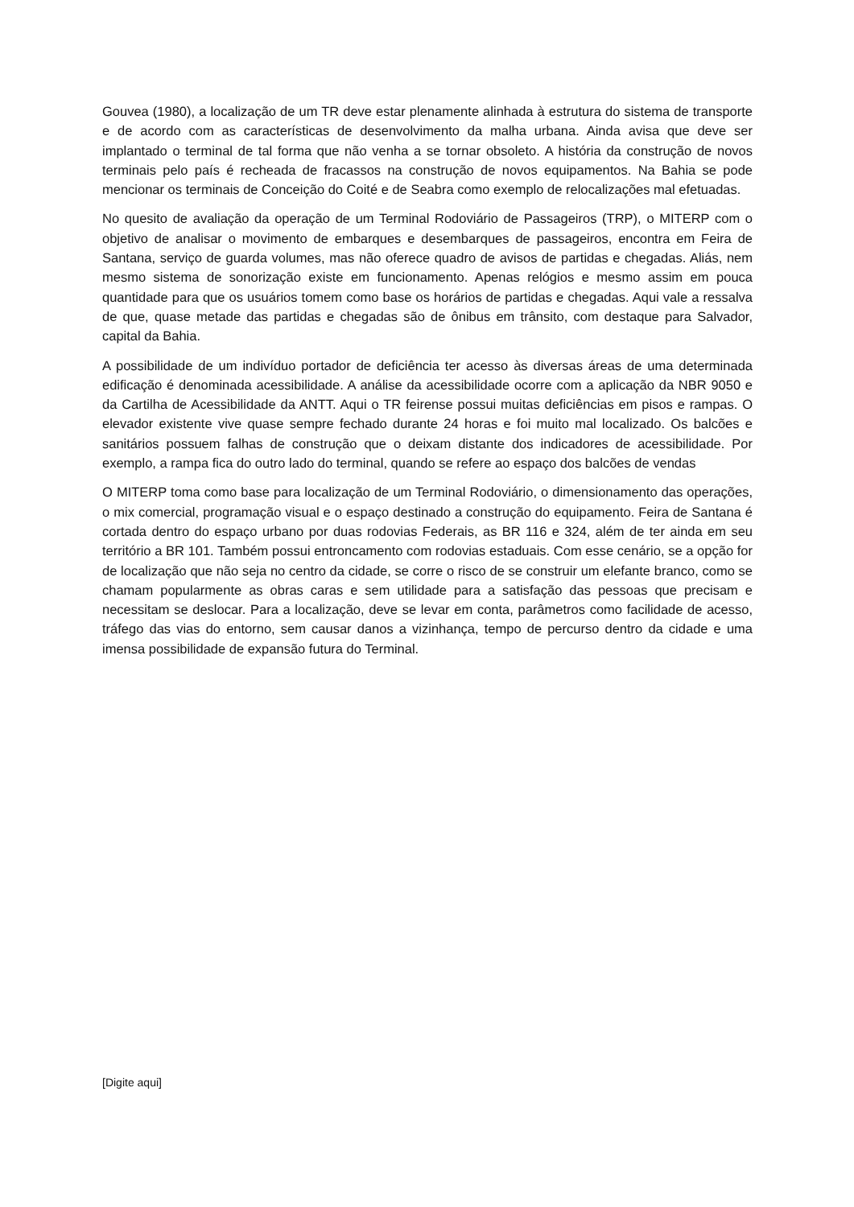Gouvea (1980), a localização de um TR deve estar plenamente alinhada à estrutura do sistema de transporte e de acordo com as características de desenvolvimento da malha urbana. Ainda avisa que deve ser implantado o terminal de tal forma que não venha a se tornar obsoleto. A história da construção de novos terminais pelo país é recheada de fracassos na construção de novos equipamentos. Na Bahia se pode mencionar os terminais de Conceição do Coité e de Seabra como exemplo de relocalizações mal efetuadas.
No quesito de avaliação da operação de um Terminal Rodoviário de Passageiros (TRP), o MITERP com o objetivo de analisar o movimento de embarques e desembarques de passageiros, encontra em Feira de Santana, serviço de guarda volumes, mas não oferece quadro de avisos de partidas e chegadas. Aliás, nem mesmo sistema de sonorização existe em funcionamento. Apenas relógios e mesmo assim em pouca quantidade para que os usuários tomem como base os horários de partidas e chegadas. Aqui vale a ressalva de que, quase metade das partidas e chegadas são de ônibus em trânsito, com destaque para Salvador, capital da Bahia.
A possibilidade de um indivíduo portador de deficiência ter acesso às diversas áreas de uma determinada edificação é denominada acessibilidade. A análise da acessibilidade ocorre com a aplicação da NBR 9050 e da Cartilha de Acessibilidade da ANTT. Aqui o TR feirense possui muitas deficiências em pisos e rampas. O elevador existente vive quase sempre fechado durante 24 horas e foi muito mal localizado. Os balcões e sanitários possuem falhas de construção que o deixam distante dos indicadores de acessibilidade. Por exemplo, a rampa fica do outro lado do terminal, quando se refere ao espaço dos balcões de vendas
O MITERP toma como base para localização de um Terminal Rodoviário, o dimensionamento das operações, o mix comercial, programação visual e o espaço destinado a construção do equipamento. Feira de Santana é cortada dentro do espaço urbano por duas rodovias Federais, as BR 116 e 324, além de ter ainda em seu território a BR 101. Também possui entroncamento com rodovias estaduais. Com esse cenário, se a opção for de localização que não seja no centro da cidade, se corre o risco de se construir um elefante branco, como se chamam popularmente as obras caras e sem utilidade para a satisfação das pessoas que precisam e necessitam se deslocar. Para a localização, deve se levar em conta, parâmetros como facilidade de acesso, tráfego das vias do entorno, sem causar danos a vizinhança, tempo de percurso dentro da cidade e uma imensa possibilidade de expansão futura do Terminal.
[Digite aqui]